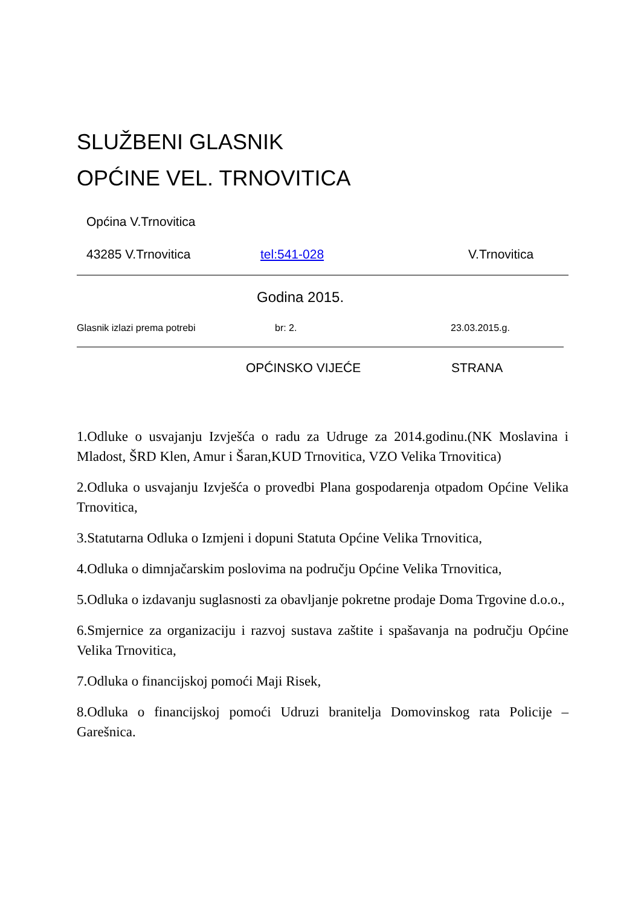SLUŽBENI GLASNIK
OPĆINE VEL. TRNOVITICA
Općina V.Trnovitica
43285 V.Trnovitica tel:541-028 V.Trnovitica
Godina 2015.
Glasnik izlazi prema potrebi br: 2. 23.03.2015.g.
OPĆINSKO VIJEĆE STRANA
1.Odluke o usvajanju Izvješća o radu za Udruge za 2014.godinu.(NK Moslavina i Mladost, ŠRD Klen, Amur i Šaran,KUD Trnovitica, VZO Velika Trnovitica)
2.Odluka o usvajanju Izvješća o provedbi Plana gospodarenja otpadom Općine Velika Trnovitica,
3.Statutarna Odluka o Izmjeni i dopuni Statuta Općine Velika Trnovitica,
4.Odluka o dimnjačarskim poslovima na području Općine Velika Trnovitica,
5.Odluka o izdavanju suglasnosti za obavljanje pokretne prodaje Doma Trgovine d.o.o.,
6.Smjernice za organizaciju i razvoj sustava zaštite i spašavanja na području Općine Velika Trnovitica,
7.Odluka o financijskoj pomoći Maji Risek,
8.Odluka o financijskoj pomoći Udruzi branitelja Domovinskog rata Policije – Garešnica.